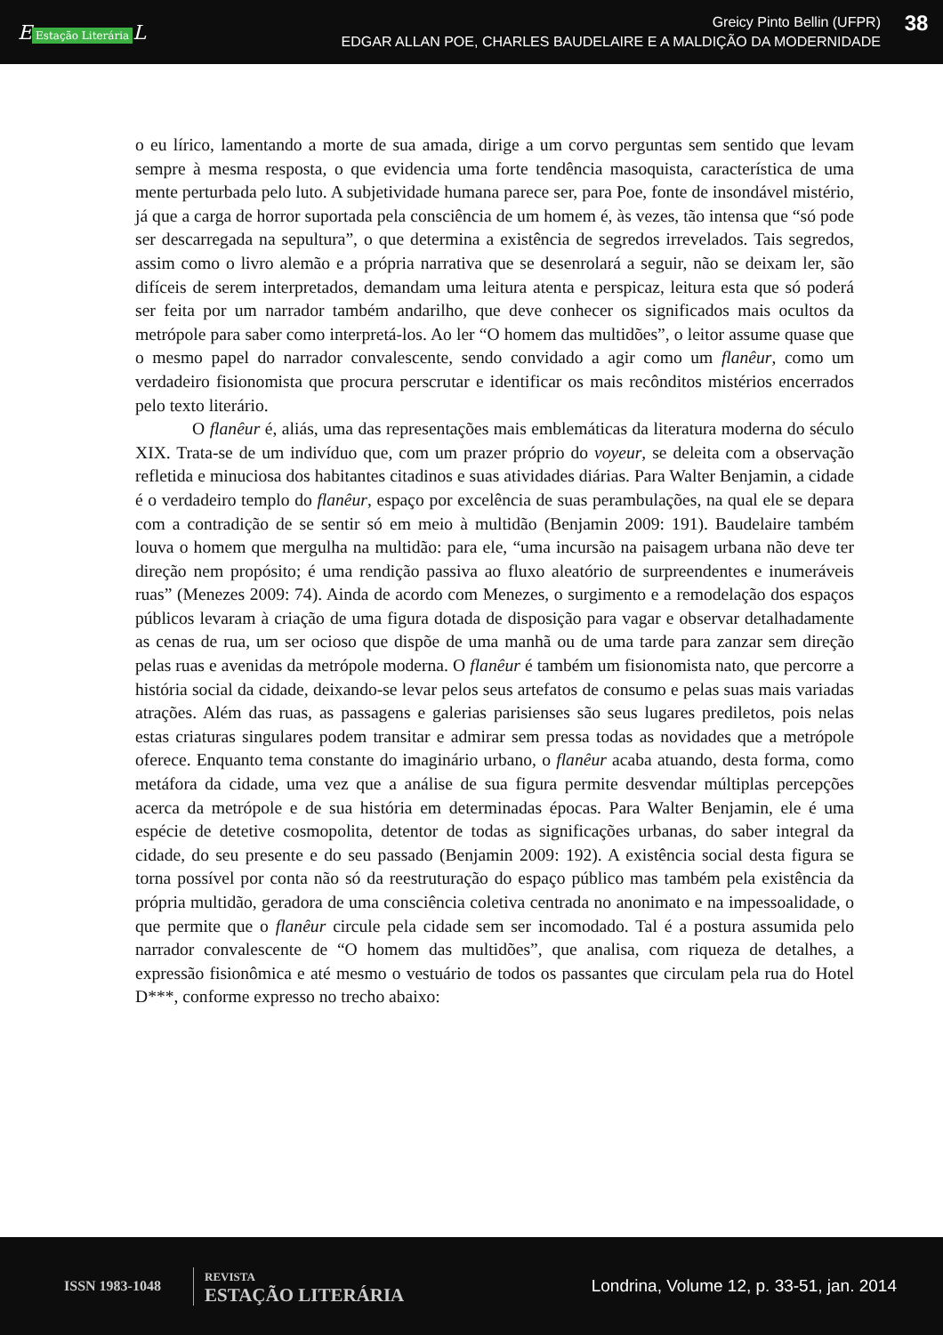E Estação Literária L
Greicy Pinto Bellin (UFPR)
EDGAR ALLAN POE, CHARLES BAUDELAIRE E A MALDIÇÃO DA MODERNIDADE
38
o eu lírico, lamentando a morte de sua amada, dirige a um corvo perguntas sem sentido que levam sempre à mesma resposta, o que evidencia uma forte tendência masoquista, característica de uma mente perturbada pelo luto. A subjetividade humana parece ser, para Poe, fonte de insondável mistério, já que a carga de horror suportada pela consciência de um homem é, às vezes, tão intensa que “só pode ser descarregada na sepultura”, o que determina a existência de segredos irrevelados. Tais segredos, assim como o livro alemão e a própria narrativa que se desenrolará a seguir, não se deixam ler, são difíceis de serem interpretados, demandam uma leitura atenta e perspicaz, leitura esta que só poderá ser feita por um narrador também andarilho, que deve conhecer os significados mais ocultos da metrópole para saber como interpretá-los. Ao ler “O homem das multidões”, o leitor assume quase que o mesmo papel do narrador convalescente, sendo convidado a agir como um flanêur, como um verdadeiro fisionomista que procura perscrutar e identificar os mais recônditos mistérios encerrados pelo texto literário.
O flanêur é, aliás, uma das representações mais emblemáticas da literatura moderna do século XIX. Trata-se de um indivíduo que, com um prazer próprio do voyeur, se deleita com a observação refletida e minuciosa dos habitantes citadinos e suas atividades diárias. Para Walter Benjamin, a cidade é o verdadeiro templo do flanêur, espaço por excelência de suas perambulações, na qual ele se depara com a contradição de se sentir só em meio à multidão (Benjamin 2009: 191). Baudelaire também louva o homem que mergulha na multidão: para ele, “uma incursão na paisagem urbana não deve ter direção nem propósito; é uma rendição passiva ao fluxo aleatório de surpreendentes e inumeráveis ruas” (Menezes 2009: 74). Ainda de acordo com Menezes, o surgimento e a remodelação dos espaços públicos levaram à criação de uma figura dotada de disposição para vagar e observar detalhadamente as cenas de rua, um ser ocioso que dispõe de uma manhã ou de uma tarde para zanzar sem direção pelas ruas e avenidas da metrópole moderna. O flanêur é também um fisionomista nato, que percorre a história social da cidade, deixando-se levar pelos seus artefatos de consumo e pelas suas mais variadas atrações. Além das ruas, as passagens e galerias parisienses são seus lugares prediletos, pois nelas estas criaturas singulares podem transitar e admirar sem pressa todas as novidades que a metrópole oferece. Enquanto tema constante do imaginário urbano, o flanêur acaba atuando, desta forma, como metáfora da cidade, uma vez que a análise de sua figura permite desvendar múltiplas percepções acerca da metrópole e de sua história em determinadas épocas. Para Walter Benjamin, ele é uma espécie de detetive cosmopolita, detentor de todas as significações urbanas, do saber integral da cidade, do seu presente e do seu passado (Benjamin 2009: 192). A existência social desta figura se torna possível por conta não só da reestruturação do espaço público mas também pela existência da própria multidão, geradora de uma consciência coletiva centrada no anonimato e na impessoalidade, o que permite que o flanêur circule pela cidade sem ser incomodado. Tal é a postura assumida pelo narrador convalescente de “O homem das multidões”, que analisa, com riqueza de detalhes, a expressão fisionômica e até mesmo o vestuário de todos os passantes que circulam pela rua do Hotel D***, conforme expresso no trecho abaixo:
ISSN 1983-1048
REVISTA
ESTAÇÃO LITERÁRIA
Londrina, Volume 12, p. 33-51, jan. 2014